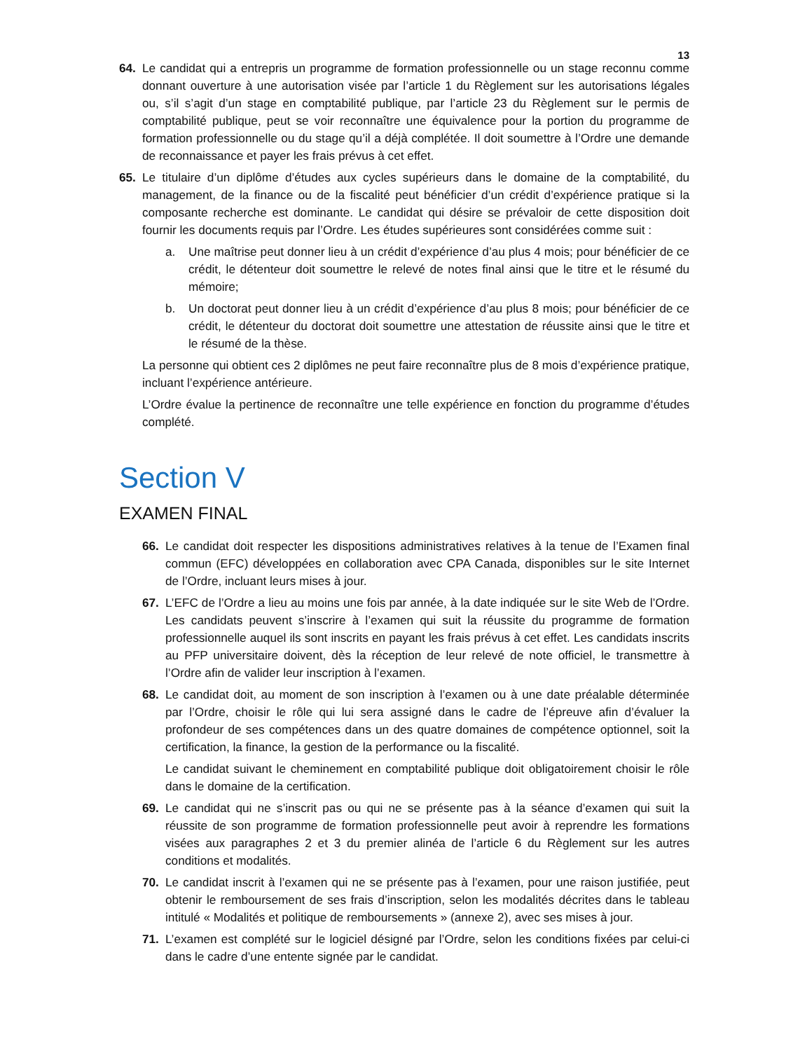13
64. Le candidat qui a entrepris un programme de formation professionnelle ou un stage reconnu comme donnant ouverture à une autorisation visée par l’article 1 du Règlement sur les autorisations légales ou, s’il s’agit d’un stage en comptabilité publique, par l’article 23 du Règlement sur le permis de comptabilité publique, peut se voir reconnaître une équivalence pour la portion du programme de formation professionnelle ou du stage qu’il a déjà complétée. Il doit soumettre à l’Ordre une demande de reconnaissance et payer les frais prévus à cet effet.
65. Le titulaire d’un diplôme d’études aux cycles supérieurs dans le domaine de la comptabilité, du management, de la finance ou de la fiscalité peut bénéficier d’un crédit d’expérience pratique si la composante recherche est dominante. Le candidat qui désire se prévaloir de cette disposition doit fournir les documents requis par l’Ordre. Les études supérieures sont considérées comme suit :
a. Une maîtrise peut donner lieu à un crédit d’expérience d’au plus 4 mois; pour bénéficier de ce crédit, le détenteur doit soumettre le relevé de notes final ainsi que le titre et le résumé du mémoire;
b. Un doctorat peut donner lieu à un crédit d’expérience d’au plus 8 mois; pour bénéficier de ce crédit, le détenteur du doctorat doit soumettre une attestation de réussite ainsi que le titre et le résumé de la thèse.
La personne qui obtient ces 2 diplômes ne peut faire reconnaître plus de 8 mois d’expérience pratique, incluant l’expérience antérieure.
L’Ordre évalue la pertinence de reconnaître une telle expérience en fonction du programme d’études complété.
Section V
EXAMEN FINAL
66. Le candidat doit respecter les dispositions administratives relatives à la tenue de l’Examen final commun (EFC) développées en collaboration avec CPA Canada, disponibles sur le site Internet de l’Ordre, incluant leurs mises à jour.
67. L’EFC de l’Ordre a lieu au moins une fois par année, à la date indiquée sur le site Web de l’Ordre. Les candidats peuvent s’inscrire à l’examen qui suit la réussite du programme de formation professionnelle auquel ils sont inscrits en payant les frais prévus à cet effet. Les candidats inscrits au PFP universitaire doivent, dès la réception de leur relevé de note officiel, le transmettre à l’Ordre afin de valider leur inscription à l’examen.
68. Le candidat doit, au moment de son inscription à l’examen ou à une date préalable déterminée par l’Ordre, choisir le rôle qui lui sera assigné dans le cadre de l’épreuve afin d’évaluer la profondeur de ses compétences dans un des quatre domaines de compétence optionnel, soit la certification, la finance, la gestion de la performance ou la fiscalité.
Le candidat suivant le cheminement en comptabilité publique doit obligatoirement choisir le rôle dans le domaine de la certification.
69. Le candidat qui ne s’inscrit pas ou qui ne se présente pas à la séance d’examen qui suit la réussite de son programme de formation professionnelle peut avoir à reprendre les formations visées aux paragraphes 2 et 3 du premier alinéa de l’article 6 du Règlement sur les autres conditions et modalités.
70. Le candidat inscrit à l’examen qui ne se présente pas à l’examen, pour une raison justifiée, peut obtenir le remboursement de ses frais d’inscription, selon les modalités décrites dans le tableau intitulé « Modalités et politique de remboursements » (annexe 2), avec ses mises à jour.
71. L’examen est complété sur le logiciel désigné par l’Ordre, selon les conditions fixées par celui-ci dans le cadre d’une entente signée par le candidat.